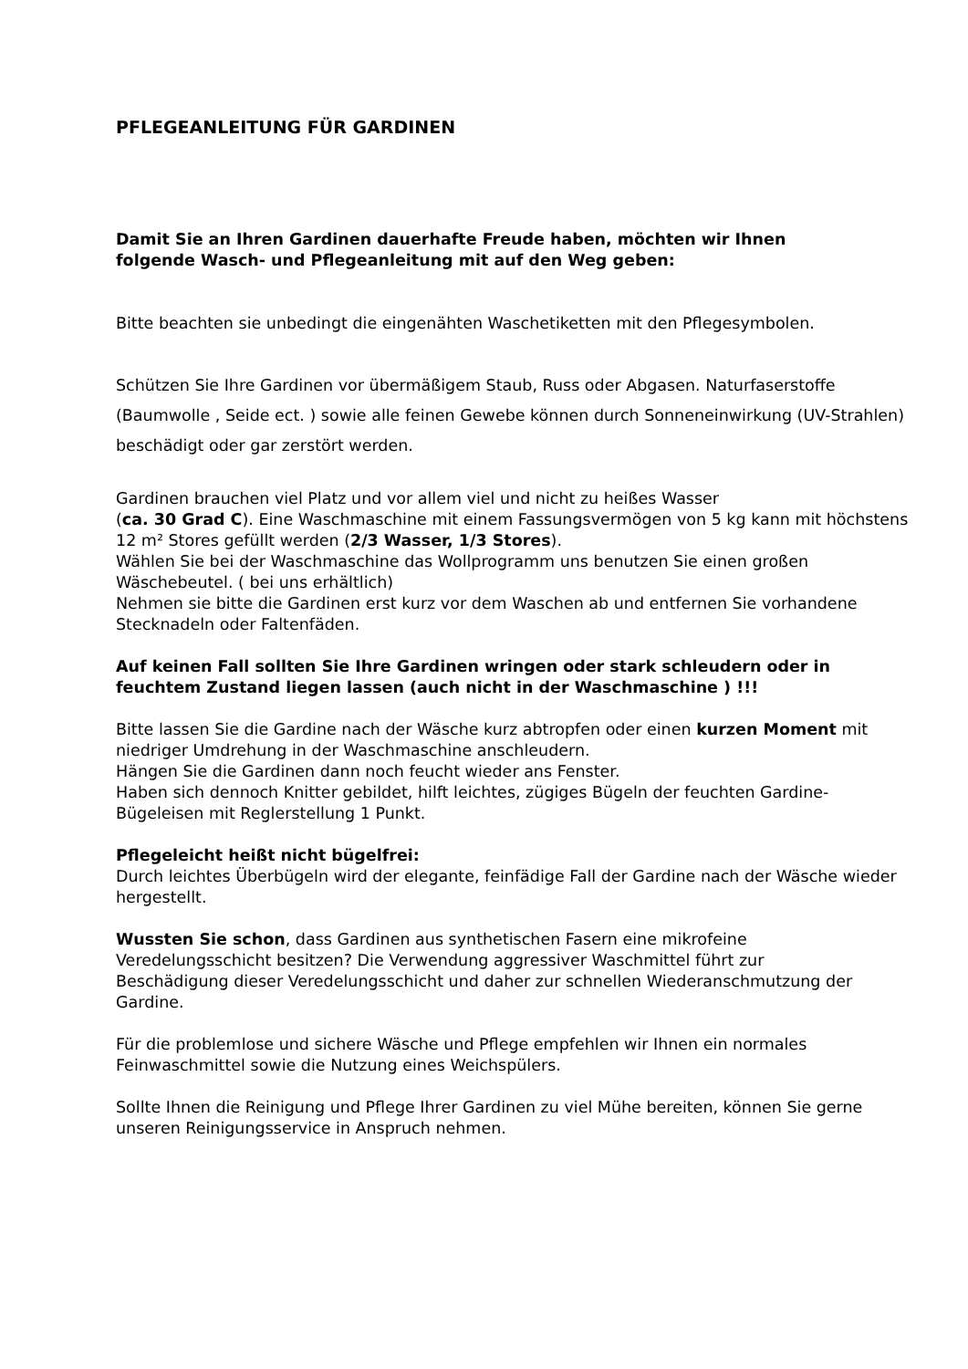PFLEGEANLEITUNG FÜR GARDINEN
Damit Sie an Ihren Gardinen dauerhafte Freude haben, möchten wir Ihnen
folgende Wasch- und Pflegeanleitung mit auf den Weg geben:
Bitte beachten sie unbedingt die eingenähten Waschetiketten mit den Pflegesymbolen.
Schützen Sie Ihre Gardinen vor übermäßigem Staub, Russ oder Abgasen. Naturfaserstoffe (Baumwolle , Seide ect. ) sowie alle feinen Gewebe können durch Sonneneinwirkung (UV-Strahlen) beschädigt oder gar zerstört werden.
Gardinen brauchen viel Platz und vor allem viel und nicht zu heißes Wasser
(ca. 30 Grad C). Eine Waschmaschine mit einem Fassungsvermögen von 5 kg kann mit höchstens 12 m² Stores gefüllt werden (2/3 Wasser, 1/3 Stores).
Wählen Sie bei der Waschmaschine das Wollprogramm uns benutzen Sie einen großen Wäschebeutel. ( bei uns erhältlich)
Nehmen sie bitte die Gardinen erst kurz vor dem Waschen ab und entfernen Sie vorhandene Stecknadeln oder Faltenfäden.
Auf keinen Fall sollten Sie Ihre Gardinen wringen oder stark schleudern oder in feuchtem Zustand liegen lassen (auch nicht in der Waschmaschine ) !!!
Bitte lassen Sie die Gardine nach der Wäsche kurz abtropfen oder einen kurzen Moment mit niedriger Umdrehung in der Waschmaschine anschleudern.
Hängen Sie die Gardinen dann noch feucht wieder ans Fenster.
Haben sich dennoch Knitter gebildet, hilft leichtes, zügiges Bügeln der feuchten Gardine-Bügeleisen mit Reglerstellung 1 Punkt.
Pflegeleicht heißt nicht bügelfrei:
Durch leichtes Überbügeln wird der elegante, feinfädige Fall der Gardine nach der Wäsche wieder hergestellt.
Wussten Sie schon, dass Gardinen aus synthetischen Fasern eine mikrofeine
Veredelungsschicht besitzen? Die Verwendung aggressiver Waschmittel führt zur
Beschädigung dieser Veredelungsschicht und daher zur schnellen Wiederanschmutzung der Gardine.
Für die problemlose und sichere Wäsche und Pflege empfehlen wir Ihnen ein normales
Feinwaschmittel sowie die Nutzung eines Weichspülers.
Sollte Ihnen die Reinigung und Pflege Ihrer Gardinen zu viel Mühe bereiten, können Sie gerne
unseren Reinigungsservice in Anspruch nehmen.